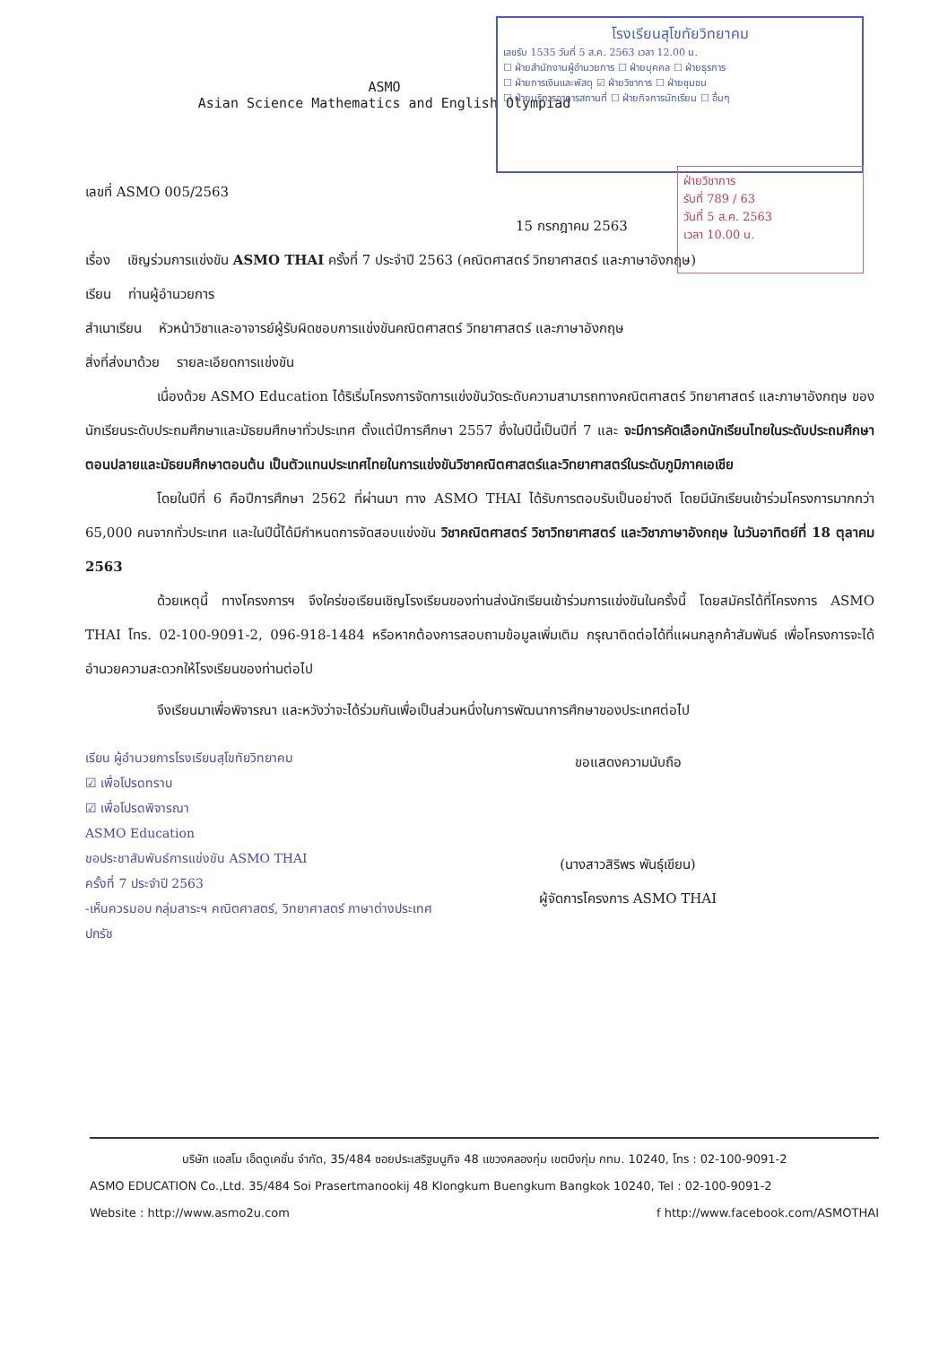ASMO
Asian Science Mathematics and English Olympiad
โรงเรียนสุโขทัยวิทยาคม
เลขรับ 1535 วันที่ 5 ส.ค. 2563 เวลา 12.00 น.
☐ ฝ่ายสำนักงานผู้อำนวยการ ☐ ฝ่ายบุคคล ☐ ฝ่ายธุรการ
☐ ฝ่ายการเงินและพัสดุ ☑ ฝ่ายวิชาการ ☐ ฝ่ายชุมชน
☐ ฝ่ายบริการอาคารสถานที่ ☐ ฝ่ายกิจการนักเรียน ☐ อื่นๆ
ฝ่ายวิชาการ
รับที่ 789 / 63
วันที่ 5 ส.ค. 2563
เวลา 10.00 น.
เลขที่ ASMO 005/2563
15 กรกฎาคม 2563
เรื่อง เชิญร่วมการแข่งขัน ASMO THAI ครั้งที่ 7 ประจำปี 2563 (คณิตศาสตร์ วิทยาศาสตร์ และภาษาอังกฤษ)
เรียน ท่านผู้อำนวยการ
สำเนาเรียน หัวหน้าวิชาและอาจารย์ผู้รับผิดชอบการแข่งขันคณิตศาสตร์ วิทยาศาสตร์ และภาษาอังกฤษ
สิ่งที่ส่งมาด้วย รายละเอียดการแข่งขัน
เนื่องด้วย ASMO Education ได้ริเริ่มโครงการจัดการแข่งขันวัดระดับความสามารถทางคณิตศาสตร์ วิทยาศาสตร์ และภาษาอังกฤษ ของนักเรียนระดับประถมศึกษาและมัธยมศึกษาทั่วประเทศ ตั้งแต่ปีการศึกษา 2557 ซึ่งในปีนี้เป็นปีที่ 7 และ จะมีการคัดเลือกนักเรียนไทยในระดับประถมศึกษาตอนปลายและมัธยมศึกษาตอนต้น เป็นตัวแทนประเทศไทยในการแข่งขันวิชาคณิตศาสตร์และวิทยาศาสตร์ในระดับภูมิภาคเอเชีย
โดยในปีที่ 6 คือปีการศึกษา 2562 ที่ผ่านมา ทาง ASMO THAI ได้รับการตอบรับเป็นอย่างดี โดยมีนักเรียนเข้าร่วมโครงการมากกว่า 65,000 คนจากทั่วประเทศ และในปีนี้ได้มีกำหนดการจัดสอบแข่งขัน วิชาคณิตศาสตร์ วิชาวิทยาศาสตร์ และวิชาภาษาอังกฤษ ในวันอาทิตย์ที่ 18 ตุลาคม 2563
ด้วยเหตุนี้ ทางโครงการฯ จึงใคร่ขอเรียนเชิญโรงเรียนของท่านส่งนักเรียนเข้าร่วมการแข่งขันในครั้งนี้ โดยสมัครได้ที่โครงการ ASMO THAI โทร. 02-100-9091-2, 096-918-1484 หรือหากต้องการสอบถามข้อมูลเพิ่มเติม กรุณาติดต่อได้ที่แผนกลูกค้าสัมพันธ์ เพื่อโครงการจะได้อำนวยความสะดวกให้โรงเรียนของท่านต่อไป
จึงเรียนมาเพื่อพิจารณา และหวังว่าจะได้ร่วมกันเพื่อเป็นส่วนหนึ่งในการพัฒนาการศึกษาของประเทศต่อไป
เรียน ผู้อำนวยการโรงเรียนสุโขทัยวิทยาคม
☑ เพื่อโปรดทราบ
☑ เพื่อโปรดพิจารณา
ASMO Education
ขอประชาสัมพันธ์การแข่งขัน ASMO THAI
ครั้งที่ 7 ประจำปี 2563
-เห็นควรมอบ กลุ่มสาระฯ คณิตศาสตร์, วิทยาศาสตร์ ภาษาต่างประเทศ
ปกรัช
ขอแสดงความนับถือ
(นางสาวสิริพร พันธุ์เขียน)
ผู้จัดการโครงการ ASMO THAI
บริษัท แอสโม เอ็ดดูเคชั่น จำกัด, 35/484 ซอยประเสริฐมนูกิจ 48 แขวงคลองกุ่ม เขตบึงกุ่ม กทม. 10240, โทร : 02-100-9091-2
ASMO EDUCATION Co.,Ltd. 35/484 Soi Prasertmanookij 48 Klongkum Buengkum Bangkok 10240, Tel : 02-100-9091-2
Website : http://www.asmo2u.com f http://www.facebook.com/ASMOTHAI